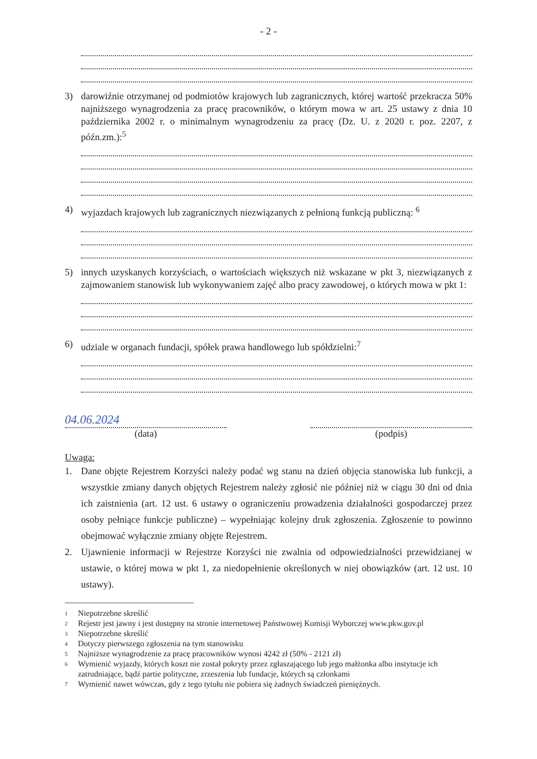- 2 -
3) darowiźnie otrzymanej od podmiotów krajowych lub zagranicznych, której wartość przekracza 50% najniższego wynagrodzenia za pracę pracowników, o którym mowa w art. 25 ustawy z dnia 10 października 2002 r. o minimalnym wynagrodzeniu za pracę (Dz. U. z 2020 r. poz. 2207, z późn.zm.):<sup>5</sup>
4) wyjazdach krajowych lub zagranicznych niezwiązanych z pełnioną funkcją publiczną: <sup>6</sup>
5) innych uzyskanych korzyściach, o wartościach większych niż wskazane w pkt 3, niezwiązanych z zajmowaniem stanowisk lub wykonywaniem zajęć albo pracy zawodowej, o których mowa w pkt 1:
6) udziale w organach fundacji, spółek prawa handlowego lub spółdzielni:<sup>7</sup>
04.06.2024
(data)
(podpis)
Uwaga:
1. Dane objęte Rejestrem Korzyści należy podać wg stanu na dzień objęcia stanowiska lub funkcji, a wszystkie zmiany danych objętych Rejestrem należy zgłosić nie później niż w ciągu 30 dni od dnia ich zaistnienia (art. 12 ust. 6 ustawy o ograniczeniu prowadzenia działalności gospodarczej przez osoby pełniące funkcje publiczne) – wypełniając kolejny druk zgłoszenia. Zgłoszenie to powinno obejmować wyłącznie zmiany objęte Rejestrem.
2. Ujawnienie informacji w Rejestrze Korzyści nie zwalnia od odpowiedzialności przewidzianej w ustawie, o której mowa w pkt 1, za niedopełnienie określonych w niej obowiązków (art. 12 ust. 10 ustawy).
1 Niepotrzebne skreślić
2 Rejestr jest jawny i jest dostępny na stronie internetowej Państwowej Komisji Wyborczej www.pkw.gov.pl
3 Niepotrzebne skreślić
4 Dotyczy pierwszego zgłoszenia na tym stanowisku
5 Najniższe wynagrodzenie za pracę pracowników wynosi 4242 zł (50% - 2121 zł)
6 Wymienić wyjazdy, których koszt nie został pokryty przez zgłaszającego lub jego małżonka albo instytucje ich zatrudniające, bądź partie polityczne, zrzeszenia lub fundacje, których są członkami
7 Wymienić nawet wówczas, gdy z tego tytułu nie pobiera się żadnych świadczeń pieniężnych.